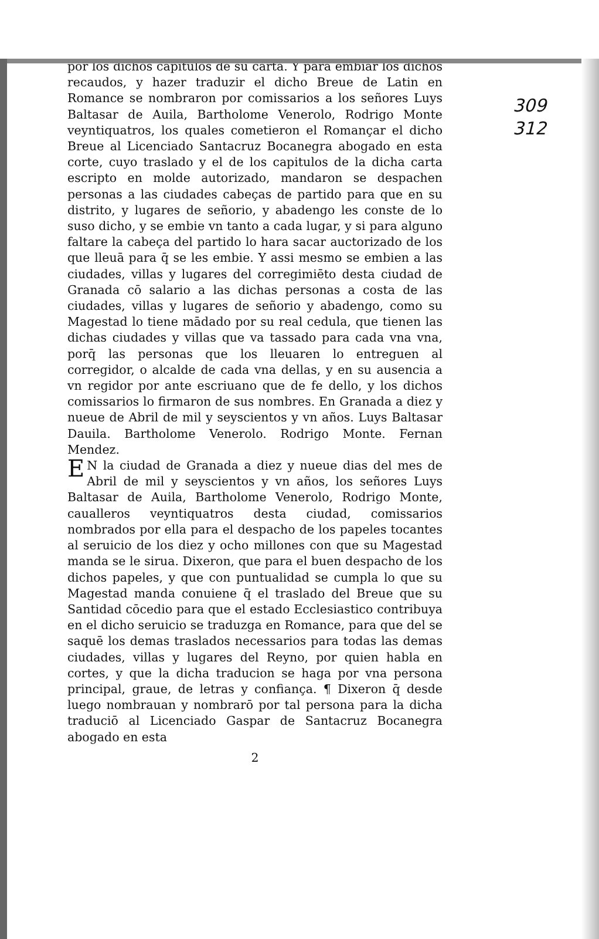309
312
por los dichos capitulos de su carta. Y para embiar los dichos recaudos, y hazer traduzir el dicho Breue de Latin en Romance se nombraron por comissarios a los señores Luys Baltasar de Auila, Bartholome Venerolo, Rodrigo Monte veyntiquatros, los quales cometieron el Romançar el dicho Breue al Licenciado Santacruz Bocanegra abogado en esta corte, cuyo traslado y el de los capitulos de la dicha carta escripto en molde autorizado, mandaron se despachen personas a las ciudades cabeças de partido para que en su distrito, y lugares de señorio, y abadengo les conste de lo suso dicho, y se embie vn tanto a cada lugar, y si para alguno faltare la cabeça del partido lo hara sacar auctorizado de los que lleuā para q̄ se les embie. Y assi mesmo se embien a las ciudades, villas y lugares del corregimiēto desta ciudad de Granada cō salario a las dichas personas a costa de las ciudades, villas y lugares de señorio y abadengo, como su Magestad lo tiene mādado por su real cedula, que tienen las dichas ciudades y villas que va tassado para cada vna vna, porq̄ las personas que los lleuaren lo entreguen al corregidor, o alcalde de cada vna dellas, y en su ausencia a vn regidor por ante escriuano que de fe dello, y los dichos comissarios lo firmaron de sus nombres. En Granada a diez y nueue de Abril de mil y seyscientos y vn años. Luys Baltasar Dauila. Bartholome Venerolo. Rodrigo Monte. Fernan Mendez.
EN la ciudad de Granada a diez y nueue dias del mes de Abril de mil y seyscientos y vn años, los señores Luys Baltasar de Auila, Bartholome Venerolo, Rodrigo Monte, caualleros veyntiquatros desta ciudad, comissarios nombrados por ella para el despacho de los papeles tocantes al seruicio de los diez y ocho millones con que su Magestad manda se le sirua. Dixeron, que para el buen despacho de los dichos papeles, y que con puntualidad se cumpla lo que su Magestad manda conuiene q̄ el traslado del Breue que su Santidad cōcedio para que el estado Ecclesiastico contribuya en el dicho seruicio se traduzga en Romance, para que del se saquē los demas traslados necessarios para todas las demas ciudades, villas y lugares del Reyno, por quien habla en cortes, y que la dicha traducion se haga por vna persona principal, graue, de letras y confiança. ¶ Dixeron q̄ desde luego nombrauan y nombrarō por tal persona para la dicha traduciō al Licenciado Gaspar de Santacruz Bocanegra abogado en esta
2